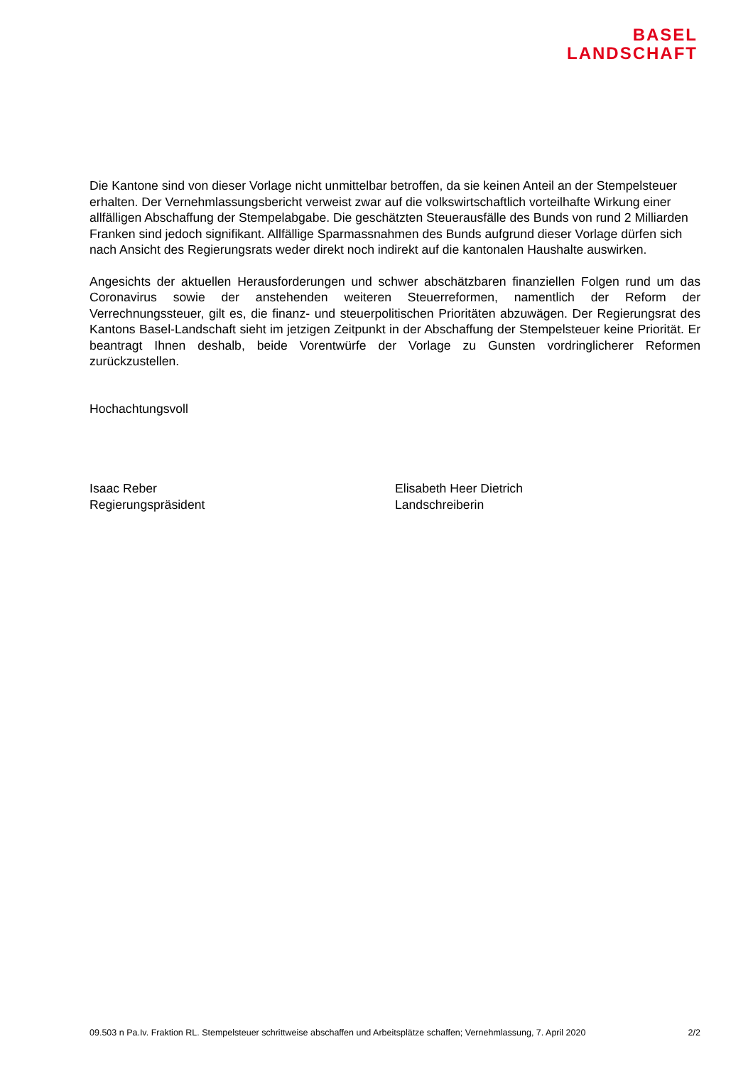BASEL
LANDSCHAFT
Die Kantone sind von dieser Vorlage nicht unmittelbar betroffen, da sie keinen Anteil an der Stempelsteuer erhalten. Der Vernehmlassungsbericht verweist zwar auf die volkswirtschaftlich vorteilhafte Wirkung einer allfälligen Abschaffung der Stempelabgabe. Die geschätzten Steuerausfälle des Bunds von rund 2 Milliarden Franken sind jedoch signifikant. Allfällige Sparmassnahmen des Bunds aufgrund dieser Vorlage dürfen sich nach Ansicht des Regierungsrats weder direkt noch indirekt auf die kantonalen Haushalte auswirken.
Angesichts der aktuellen Herausforderungen und schwer abschätzbaren finanziellen Folgen rund um das Coronavirus sowie der anstehenden weiteren Steuerreformen, namentlich der Reform der Verrechnungssteuer, gilt es, die finanz- und steuerpolitischen Prioritäten abzuwägen. Der Regierungsrat des Kantons Basel-Landschaft sieht im jetzigen Zeitpunkt in der Abschaffung der Stempelsteuer keine Priorität. Er beantragt Ihnen deshalb, beide Vorentwürfe der Vorlage zu Gunsten vordringlicherer Reformen zurückzustellen.
Hochachtungsvoll
Isaac Reber
Regierungspräsident
Elisabeth Heer Dietrich
Landschreiberin
09.503 n Pa.Iv. Fraktion RL. Stempelsteuer schrittweise abschaffen und Arbeitsplätze schaffen; Vernehmlassung, 7. April 2020 2/2